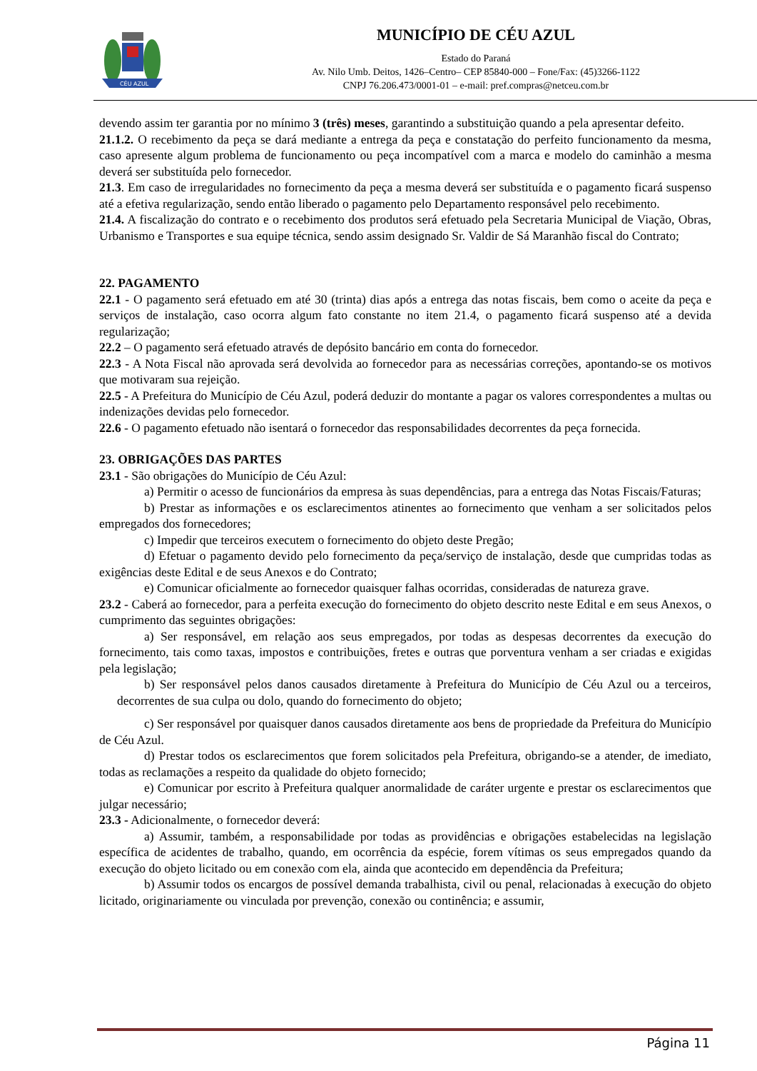CÉU AZUL
MUNICÍPIO DE CÉU AZUL
Estado do Paraná
Av. Nilo Umb. Deitos, 1426–Centro– CEP 85840-000 – Fone/Fax: (45)3266-1122
CNPJ 76.206.473/0001-01 – e-mail: pref.compras@netceu.com.br
devendo assim ter garantia por no mínimo 3 (três) meses, garantindo a substituição quando a pela apresentar defeito.
21.1.2. O recebimento da peça se dará mediante a entrega da peça e constatação do perfeito funcionamento da mesma, caso apresente algum problema de funcionamento ou peça incompatível com a marca e modelo do caminhão a mesma deverá ser substituída pelo fornecedor.
21.3. Em caso de irregularidades no fornecimento da peça a mesma deverá ser substituída e o pagamento ficará suspenso até a efetiva regularização, sendo então liberado o pagamento pelo Departamento responsável pelo recebimento.
21.4. A fiscalização do contrato e o recebimento dos produtos será efetuado pela Secretaria Municipal de Viação, Obras, Urbanismo e Transportes e sua equipe técnica, sendo assim designado Sr. Valdir de Sá Maranhão fiscal do Contrato;
22. PAGAMENTO
22.1 - O pagamento será efetuado em até 30 (trinta) dias após a entrega das notas fiscais, bem como o aceite da peça e serviços de instalação, caso ocorra algum fato constante no item 21.4, o pagamento ficará suspenso até a devida regularização;
22.2 – O pagamento será efetuado através de depósito bancário em conta do fornecedor.
22.3 - A Nota Fiscal não aprovada será devolvida ao fornecedor para as necessárias correções, apontando-se os motivos que motivaram sua rejeição.
22.5 - A Prefeitura do Município de Céu Azul, poderá deduzir do montante a pagar os valores correspondentes a multas ou indenizações devidas pelo fornecedor.
22.6 - O pagamento efetuado não isentará o fornecedor das responsabilidades decorrentes da peça fornecida.
23. OBRIGAÇÕES DAS PARTES
23.1 - São obrigações do Município de Céu Azul:
a) Permitir o acesso de funcionários da empresa às suas dependências, para a entrega das Notas Fiscais/Faturas;
b) Prestar as informações e os esclarecimentos atinentes ao fornecimento que venham a ser solicitados pelos empregados dos fornecedores;
c) Impedir que terceiros executem o fornecimento do objeto deste Pregão;
d) Efetuar o pagamento devido pelo fornecimento da peça/serviço de instalação, desde que cumpridas todas as exigências deste Edital e de seus Anexos e do Contrato;
e) Comunicar oficialmente ao fornecedor quaisquer falhas ocorridas, consideradas de natureza grave.
23.2 - Caberá ao fornecedor, para a perfeita execução do fornecimento do objeto descrito neste Edital e em seus Anexos, o cumprimento das seguintes obrigações:
a) Ser responsável, em relação aos seus empregados, por todas as despesas decorrentes da execução do fornecimento, tais como taxas, impostos e contribuições, fretes e outras que porventura venham a ser criadas e exigidas pela legislação;
b) Ser responsável pelos danos causados diretamente à Prefeitura do Município de Céu Azul ou a terceiros, decorrentes de sua culpa ou dolo, quando do fornecimento do objeto;
c) Ser responsável por quaisquer danos causados diretamente aos bens de propriedade da Prefeitura do Município de Céu Azul.
d) Prestar todos os esclarecimentos que forem solicitados pela Prefeitura, obrigando-se a atender, de imediato, todas as reclamações a respeito da qualidade do objeto fornecido;
e) Comunicar por escrito à Prefeitura qualquer anormalidade de caráter urgente e prestar os esclarecimentos que julgar necessário;
23.3 - Adicionalmente, o fornecedor deverá:
a) Assumir, também, a responsabilidade por todas as providências e obrigações estabelecidas na legislação específica de acidentes de trabalho, quando, em ocorrência da espécie, forem vítimas os seus empregados quando da execução do objeto licitado ou em conexão com ela, ainda que acontecido em dependência da Prefeitura;
b) Assumir todos os encargos de possível demanda trabalhista, civil ou penal, relacionadas à execução do objeto licitado, originariamente ou vinculada por prevenção, conexão ou continência; e assumir,
Página 11